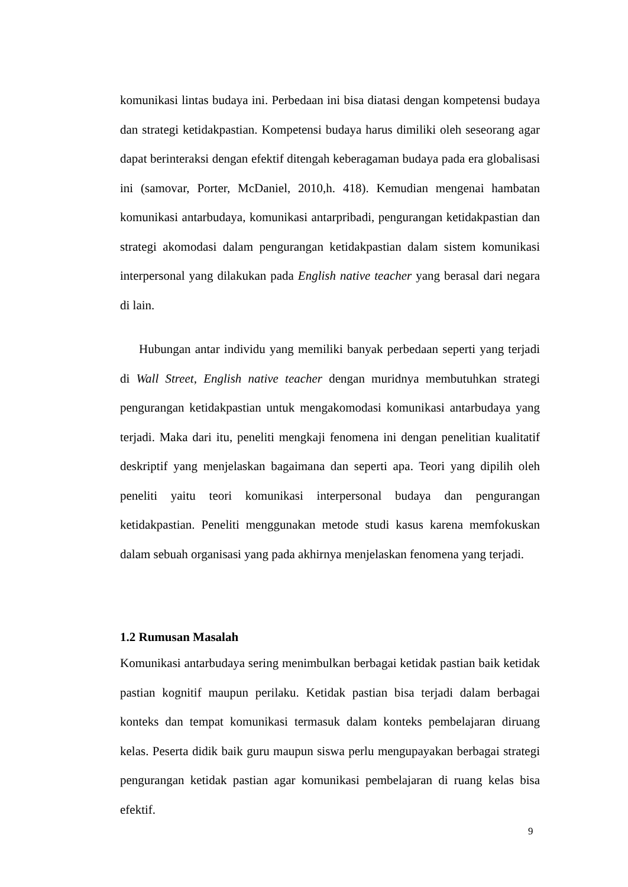komunikasi lintas budaya ini. Perbedaan ini bisa diatasi dengan kompetensi budaya dan strategi ketidakpastian. Kompetensi budaya harus dimiliki oleh seseorang agar dapat berinteraksi dengan efektif ditengah keberagaman budaya pada era globalisasi ini (samovar, Porter, McDaniel, 2010,h. 418). Kemudian mengenai hambatan komunikasi antarbudaya, komunikasi antarpribadi, pengurangan ketidakpastian dan strategi akomodasi dalam pengurangan ketidakpastian dalam sistem komunikasi interpersonal yang dilakukan pada English native teacher yang berasal dari negara di lain.
Hubungan antar individu yang memiliki banyak perbedaan seperti yang terjadi di Wall Street, English native teacher dengan muridnya membutuhkan strategi pengurangan ketidakpastian untuk mengakomodasi komunikasi antarbudaya yang terjadi. Maka dari itu, peneliti mengkaji fenomena ini dengan penelitian kualitatif deskriptif yang menjelaskan bagaimana dan seperti apa. Teori yang dipilih oleh peneliti yaitu teori komunikasi interpersonal budaya dan pengurangan ketidakpastian. Peneliti menggunakan metode studi kasus karena memfokuskan dalam sebuah organisasi yang pada akhirnya menjelaskan fenomena yang terjadi.
1.2 Rumusan Masalah
Komunikasi antarbudaya sering menimbulkan berbagai ketidak pastian baik ketidak pastian kognitif maupun perilaku. Ketidak pastian bisa terjadi dalam berbagai konteks dan tempat komunikasi termasuk dalam konteks pembelajaran diruang kelas. Peserta didik baik guru maupun siswa perlu mengupayakan berbagai strategi pengurangan ketidak pastian agar komunikasi pembelajaran di ruang kelas bisa efektif.
9